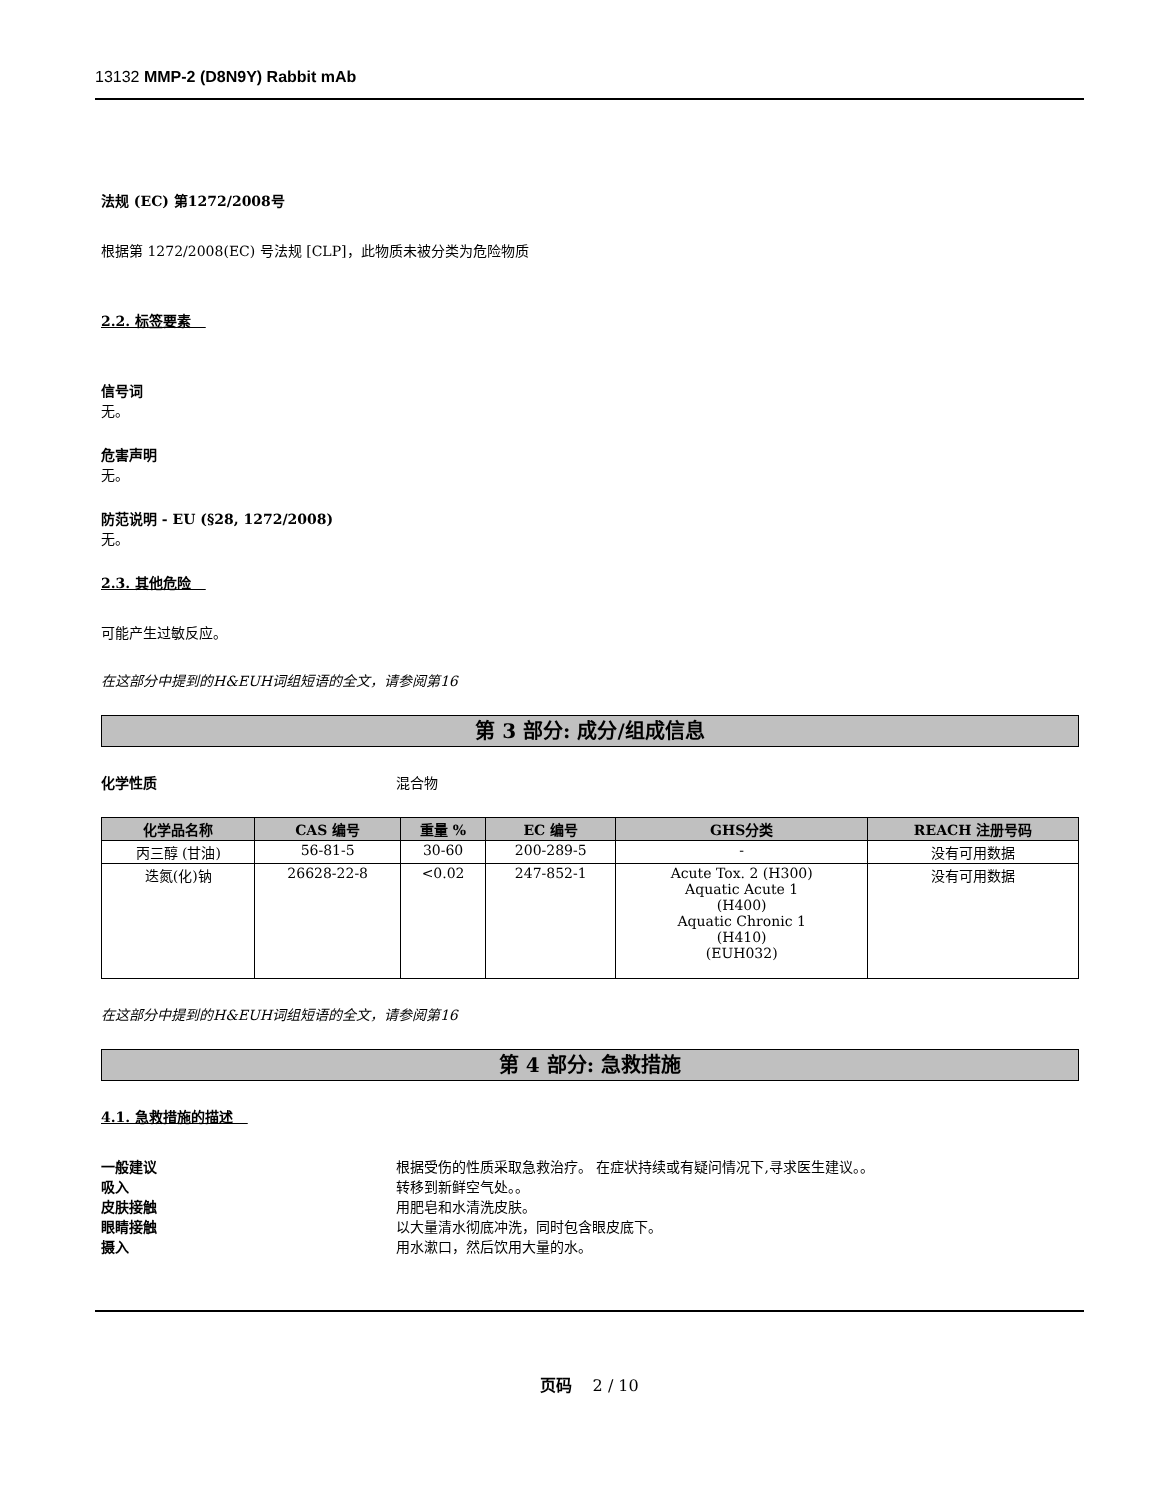13132 MMP-2 (D8N9Y) Rabbit mAb
法规 (EC) 第1272/2008号
根据第 1272/2008(EC) 号法规 [CLP]，此物质未被分类为危险物质
2.2. 标签要素
信号词
无。
危害声明
无。
防范说明 - EU (§28, 1272/2008)
无。
2.3. 其他危险
可能产生过敏反应。
在这部分中提到的H&EUH词组短语的全文，请参阅第16
第 3 部分: 成分/组成信息
化学性质 混合物
| 化学品名称 | CAS 编号 | 重量 % | EC 编号 | GHS分类 | REACH 注册号码 |
| --- | --- | --- | --- | --- | --- |
| 丙三醇 (甘油) | 56-81-5 | 30-60 | 200-289-5 | - | 没有可用数据 |
| 迭氮(化)钠 | 26628-22-8 | <0.02 | 247-852-1 | Acute Tox. 2 (H300) Aquatic Acute 1 (H400) Aquatic Chronic 1 (H410) (EUH032) | 没有可用数据 |
在这部分中提到的H&EUH词组短语的全文，请参阅第16
第 4 部分: 急救措施
4.1. 急救措施的描述
一般建议 根据受伤的性质采取急救治疗。 在症状持续或有疑问情况下,寻求医生建议。。
吸入 转移到新鲜空气处。。
皮肤接触 用肥皂和水清洗皮肤。
眼睛接触 以大量清水彻底冲洗，同时包含眼皮底下。
摄入 用水漱口，然后饮用大量的水。
页码 2 / 10